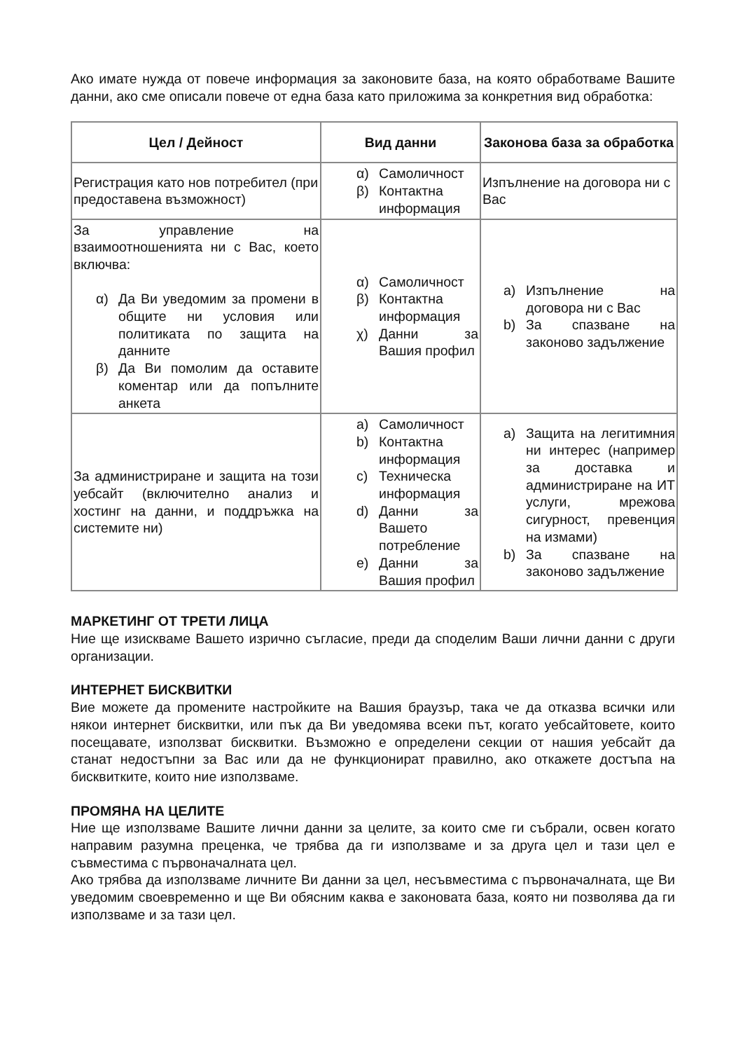Ако имате нужда от повече информация за законовите база, на която обработваме Вашите данни, ако сме описали повече от една база като приложима за конкретния вид обработка:
| Цел / Дейност | Вид данни | Законова база за обработка |
| --- | --- | --- |
| Регистрация като нов потребител (при предоставена възможност) | α) Самоличност β) Контактна информация | Изпълнение на договора ни с Вас |
| За управление на взаимоотношенията ни с Вас, което включва: α) Да Ви уведомим за промени в общите ни условия или политиката по защита на данните β) Да Ви помолим да оставите коментар или да попълните анкета | α) Самоличност β) Контактна информация χ) Данни за Вашия профил | a) Изпълнение на договора ни с Вас b) За спазване на законово задължение |
| За администриране и защита на този уебсайт (включително анализ и хостинг на данни, и поддръжка на системите ни) | a) Самоличност b) Контактна информация c) Техническа информация d) Данни за Вашето потребление e) Данни за Вашия профил | a) Защита на легитимния ни интерес (например за доставка и администриране на ИТ услуги, мрежова сигурност, превенция на измами) b) За спазване на законово задължение |
МАРКЕТИНГ ОТ ТРЕТИ ЛИЦА
Ние ще изискваме Вашето изрично съгласие, преди да споделим Ваши лични данни с други организации.
ИНТЕРНЕТ БИСКВИТКИ
Вие можете да промените настройките на Вашия браузър, така че да отказва всички или някои интернет бисквитки, или пък да Ви уведомява всеки път, когато уебсайтовете, които посещавате, използват бисквитки. Възможно е определени секции от нашия уебсайт да станат недостъпни за Вас или да не функционират правилно, ако откажете достъпа на бисквитките, които ние използваме.
ПРОМЯНА НА ЦЕЛИТЕ
Ние ще използваме Вашите лични данни за целите, за които сме ги събрали, освен когато направим разумна преценка, че трябва да ги използваме и за друга цел и тази цел е съвместима с първоначалната цел.
Ако трябва да използваме личните Ви данни за цел, несъвместима с първоначалната, ще Ви уведомим своевременно и ще Ви обясним каква е законовата база, която ни позволява да ги използваме и за тази цел.